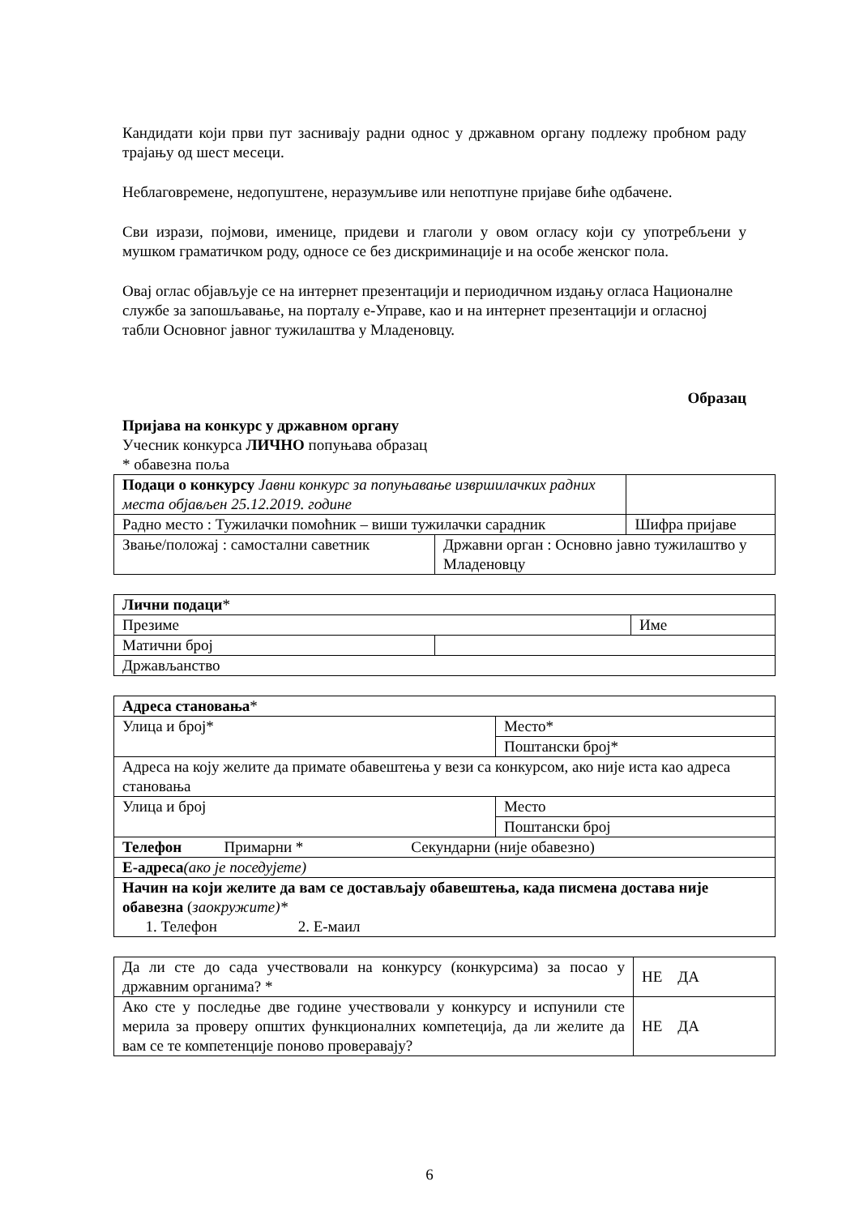Кандидати који први пут заснивају радни однос у државном органу подлежу пробном раду трајању од шест месеци.
Неблаговремене, недопуштене, неразумљиве или непотпуне пријаве биће одбачене.
Сви изрази, појмови, именице, придеви и глаголи у овом огласу који су употребљени у мушком граматичком роду, односе се без дискриминације и на особе женског пола.
Овај оглас објављује се на интернет презентацији и периодичном издању огласа Националне службе за запошљавање, на порталу е-Управе, као и на интернет презентацији и огласној табли Основног јавног тужилаштва у Младеновцу.
Образац
Пријава на конкурс у државном органу
Учесник конкурса ЛИЧНО попуњава образац
* обавезна поља
| Подаци о конкурсу Јавни конкурс за попуњавање извршилачких радних места објављен 25.12.2019. године | | | |
| Радно место : Тужилачки помоћник – виши тужилачки сарадник | | Шифра пријаве | |
| Звање/положај : самостални саветник | Државни орган : Основно јавно тужилаштво у Младеновцу | | |
| Лични подаци * | | |
| Презиме | | Име |
| Матични број | | |
| Држављанство | | |
| Адреса становања * | |
| Улица и број* | Место* |
| | Поштански број* |
| Адреса на коју желите да примате обавештења у вези са конкурсом, ако није иста као адреса становања | |
| Улица и број | Место |
| | Поштански број |
| Телефон Примарни * Секундарни (није обавезно) | |
| Е-адреса (ако је поседујете) | |
| Начин на који желите да вам се достављају обавештења, када писмена достава није обавезна ( заокружите)* 1. Телефон 2. Е-маил | |
| Да ли сте до сада учествовали на конкурсу (конкурсима) за посао у државним органима? * | НЕ ДА |
| Ако сте у последње две године учествовали у конкурсу и испунили сте мерила за проверу општих функционалних компетеција, да ли желите да вам се те компетенције поново проверавају? | НЕ ДА |
6